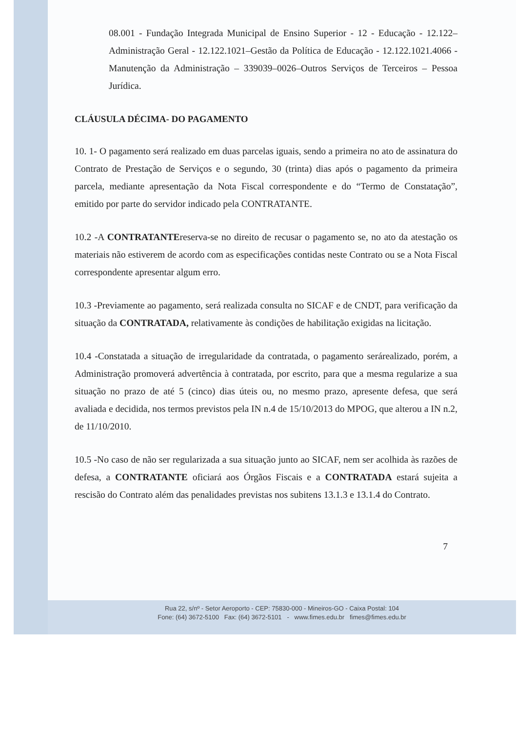08.001 - Fundação Integrada Municipal de Ensino Superior - 12 - Educação - 12.122–Administração Geral - 12.122.1021–Gestão da Política de Educação - 12.122.1021.4066 - Manutenção da Administração – 339039–0026–Outros Serviços de Terceiros – Pessoa Jurídica.
CLÁUSULA DÉCIMA- DO PAGAMENTO
10. 1- O pagamento será realizado em duas parcelas iguais, sendo a primeira no ato de assinatura do Contrato de Prestação de Serviços e o segundo, 30 (trinta) dias após o pagamento da primeira parcela, mediante apresentação da Nota Fiscal correspondente e do “Termo de Constatação”, emitido por parte do servidor indicado pela CONTRATANTE.
10.2 -A CONTRATANTEreserva-se no direito de recusar o pagamento se, no ato da atestação os materiais não estiverem de acordo com as especificações contidas neste Contrato ou se a Nota Fiscal correspondente apresentar algum erro.
10.3 -Previamente ao pagamento, será realizada consulta no SICAF e de CNDT, para verificação da situação da CONTRATADA, relativamente às condições de habilitação exigidas na licitação.
10.4 -Constatada a situação de irregularidade da contratada, o pagamento serárealizado, porém, a Administração promoverá advertência à contratada, por escrito, para que a mesma regularize a sua situação no prazo de até 5 (cinco) dias úteis ou, no mesmo prazo, apresente defesa, que será avaliada e decidida, nos termos previstos pela IN n.4 de 15/10/2013 do MPOG, que alterou a IN n.2, de 11/10/2010.
10.5 -No caso de não ser regularizada a sua situação junto ao SICAF, nem ser acolhida às razões de defesa, a CONTRATANTE oficiará aos Órgãos Fiscais e a CONTRATADA estará sujeita a rescisão do Contrato além das penalidades previstas nos subitens 13.1.3 e 13.1.4 do Contrato.
7
Rua 22, s/nº - Setor Aeroporto - CEP: 75830-000 - Mineiros-GO - Caixa Postal: 104
Fone: (64) 3672-5100 Fax: (64) 3672-5101 - www.fimes.edu.br fimes@fimes.edu.br